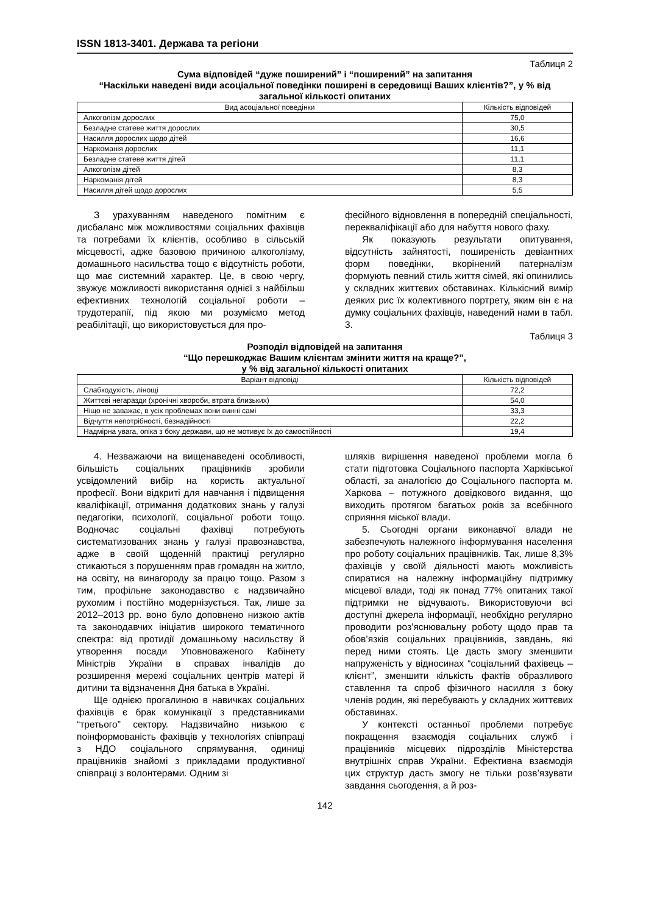ISSN 1813-3401. Держава та регіони
Таблиця 2
Сума відповідей “дуже поширений” і “поширений” на запитання
“Наскільки наведені види асоціальної поведінки поширені в середовищі Ваших клієнтів?”, у % від загальної кількості опитаних
| Вид асоціальної поведінки | Кількість відповідей |
| --- | --- |
| Алкоголізм дорослих | 75,0 |
| Безладне статеве життя дорослих | 30,5 |
| Насилля дорослих щодо дітей | 16,6 |
| Наркоманія дорослих | 11,1 |
| Безладне статеве життя дітей | 11,1 |
| Алкоголізм дітей | 8,3 |
| Наркоманія дітей | 8,3 |
| Насилля дітей щодо дорослих | 5,5 |
З урахуванням наведеного помітним є дисбаланс між можливостями соціальних фахівців та потребами їх клієнтів, особливо в сільській місцевості, адже базовою причиною алкоголізму, домашнього насильства тощо є відсутність роботи, що має системний характер. Це, в свою чергу, звужує можливості використання однієї з найбільш ефективних технологій соціальної роботи – трудотерапії, під якою ми розуміємо метод реабілітації, що використовується для про-
фесійного відновлення в попередній спеціальності, перекваліфікації або для набуття нового фаху.
Як показують результати опитування, відсутність зайнятості, поширеність девіантних форм поведінки, вкорінений патерналізм формують певний стиль життя сімей, які опинились у складних життєвих обставинах. Кількісний вимір деяких рис їх колективного портрету, яким він є на думку соціальних фахівців, наведений нами в табл. 3.
Таблиця 3
Розподіл відповідей на запитання
“Що перешкоджає Вашим клієнтам змінити життя на краще?”,
у % від загальної кількості опитаних
| Варіант відповіді | Кількість відповідей |
| --- | --- |
| Слабкодухість, лінощі | 72,2 |
| Життєві негаразди (хронічні хвороби, втрата близьких) | 54,0 |
| Ніщо не заважає, в усіх проблемах вони винні самі | 33,3 |
| Відчуття непотрібності, безнадійності | 22,2 |
| Надмірна увага, опіка з боку держави, що не мотивує їх до самостійності | 19,4 |
4. Незважаючи на вищенаведені особливості, більшість соціальних працівників зробили усвідомлений вибір на користь актуальної професії. Вони відкриті для навчання і підвищення кваліфікації, отримання додаткових знань у галузі педагогіки, психології, соціальної роботи тощо. Водночас соціальні фахівці потребують систематизованих знань у галузі правознавства, адже в своїй щоденній практиці регулярно стикаються з порушенням прав громадян на житло, на освіту, на винагороду за працю тощо. Разом з тим, профільне законодавство є надзвичайно рухомим і постійно модернізується. Так, лише за 2012–2013 рр. воно було доповнено низкою актів та законодавчих ініціатив широкого тематичного спектра: від протидії домашньому насильству й утворення посади Уповноваженого Кабінету Міністрів України в справах інвалідів до розширення мережі соціальних центрів матері й дитини та відзначення Дня батька в Україні.
Ще однією прогалиною в навичках соціальних фахівців є брак комунікації з представниками “третього” сектору. Надзвичайно низькою є поінформованість фахівців у технологіях співпраці з НДО соціального спрямування, одиниці працівників знайомі з прикладами продуктивної співпраці з волонтерами. Одним зі
шляхів вирішення наведеної проблеми могла б стати підготовка Соціального паспорта Харківської області, за аналогією до Соціального паспорта м. Харкова – потужного довідкового видання, що виходить протягом багатьох років за всебічного сприяння міської влади.
5. Сьогодні органи виконавчої влади не забезпечують належного інформування населення про роботу соціальних працівників. Так, лише 8,3% фахівців у своїй діяльності мають можливість спиратися на належну інформаційну підтримку місцевої влади, тоді як понад 77% опитаних такої підтримки не відчувають. Використовуючи всі доступні джерела інформації, необхідно регулярно проводити роз’яснювальну роботу щодо прав та обов’язків соціальних працівників, завдань, які перед ними стоять. Це дасть змогу зменшити напруженість у відносинах “соціальний фахівець – клієнт”, зменшити кількість фактів образливого ставлення та спроб фізичного насилля з боку членів родин, які перебувають у складних життєвих обставинах.
У контексті останньої проблеми потребує покращення взаємодія соціальних служб і працівників місцевих підрозділів Міністерства внутрішніх справ України. Ефективна взаємодія цих структур дасть змогу не тільки розв’язувати завдання сьогодення, а й роз-
142